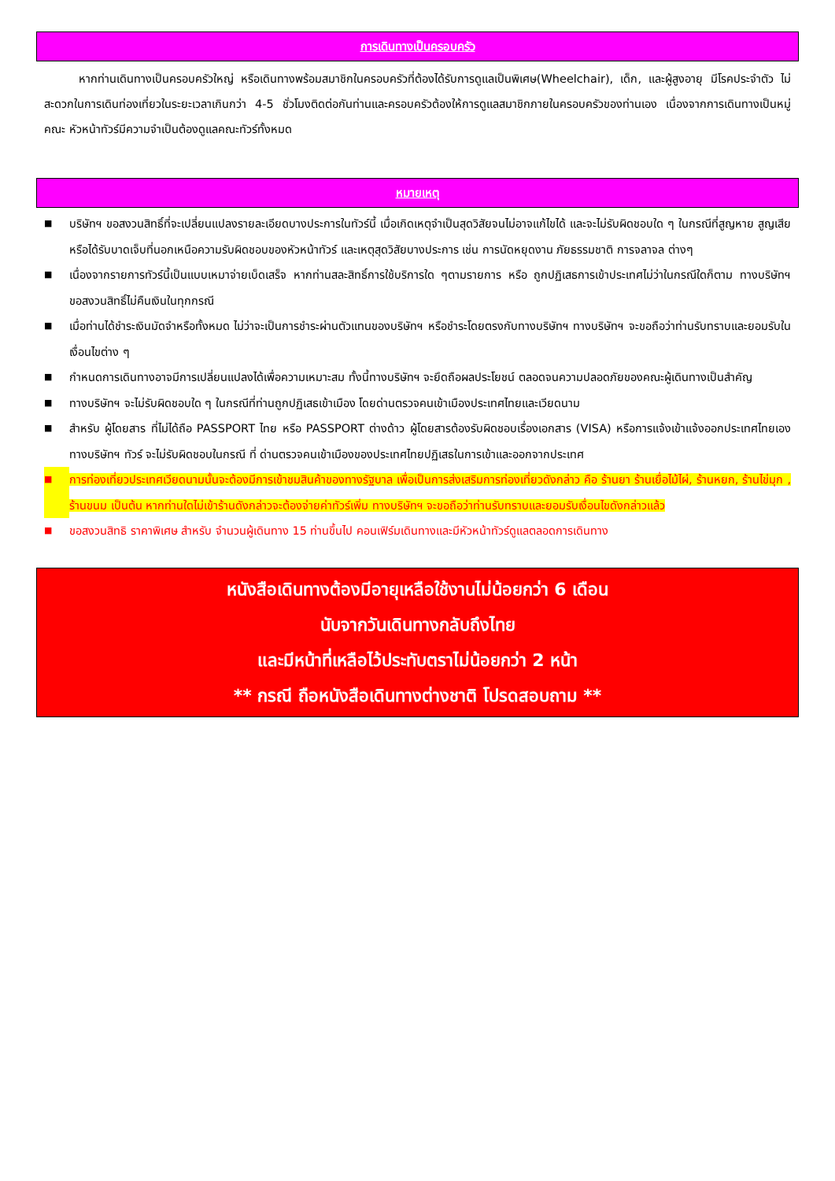การเดินทางเป็นครอบครัว
   หากท่านเดินทางเป็นครอบครัวใหญ่ หรือเดินทางพร้อมสมาชิกในครอบครัวที่ต้องได้รับการดูแลเป็นพิเศษ(Wheelchair), เด็ก, และผู้สูงอายุ มีโรคประจำตัว ไม่สะดวกในการเดินท่องเที่ยวในระยะเวลาเกินกว่า 4-5 ชั่วโมงติดต่อกันท่านและครอบครัวต้องให้การดูแลสมาชิกภายในครอบครัวของท่านเอง เนื่องจากการเดินทางเป็นหมู่คณะ หัวหน้าทัวร์มีความจำเป็นต้องดูแลคณะทัวร์ทั้งหมด
หมายเหตุ
■ บริษัทฯ ขอสงวนสิทธิ์ที่จะเปลี่ยนแปลงรายละเอียดบางประการในทัวร์นี้ เมื่อเกิดเหตุจำเป็นสุดวิสัยจนไม่อาจแก้ไขได้ และจะไม่รับผิดชอบใด ๆ ในกรณีที่สูญหาย สูญเสียหรือได้รับบาดเจ็บที่นอกเหนือความรับผิดชอบของหัวหน้าทัวร์ และเหตุสุดวิสัยบางประการ เช่น การนัดหยุดงาน ภัยธรรมชาติ การจลาจล ต่างๆ
■ เนื่องจากรายการทัวร์นี้เป็นแบบเหมาจ่ายเบ็ดเสร็จ หากท่านสละสิทธิ์การใช้บริการใด ๆตามรายการ หรือ ถูกปฏิเสธการเข้าประเทศไม่ว่าในกรณีใดก็ตาม ทางบริษัทฯ ขอสงวนสิทธิ์ไม่คืนเงินในทุกกรณี
■ เมื่อท่านได้ชำระเงินมัดจำหรือทั้งหมด ไม่ว่าจะเป็นการชำระผ่านตัวแทนของบริษัทฯ หรือชำระโดยตรงกับทางบริษัทฯ ทางบริษัทฯ จะขอถือว่าท่านรับทราบและยอมรับในเงื่อนไขต่าง ๆ
■ กำหนดการเดินทางอาจมีการเปลี่ยนแปลงได้เพื่อความเหมาะสม ทั้งนี้ทางบริษัทฯ จะยึดถือผลประโยชน์ ตลอดจนความปลอดภัยของคณะผู้เดินทางเป็นสำคัญ
■ ทางบริษัทฯ จะไม่รับผิดชอบใด ๆ ในกรณีที่ท่านถูกปฏิเสธเข้าเมือง โดยด่านตรวจคนเข้าเมืองประเทศไทยและเวียดนาม
■ สำหรับ ผู้โดยสาร ที่ไม่ได้ถือ PASSPORT ไทย หรือ PASSPORT ต่างด้าว ผู้โดยสารต้องรับผิดชอบเรื่องเอกสาร (VISA) หรือการแจ้งเข้าแจ้งออกประเทศไทยเอง ทางบริษัทฯ ทัวร์ จะไม่รับผิดชอบในกรณี ที่ ด่านตรวจคนเข้าเมืองของประเทศไทยปฏิเสธในการเข้าและออกจากประเทศ
■ การท่องเที่ยวประเทศเวียดนามนั้นจะต้องมีการเข้าชมสินค้าของทางรัฐบาล เพื่อเป็นการส่งเสริมการท่องเที่ยวดังกล่าว คือ ร้านยา ร้านเยื่อไม้ไผ่, ร้านหยก, ร้านไข่มุก , ร้านขนม เป็นต้น หากท่านใดไม่เข้าร้านดังกล่าวจะต้องจ่ายค่าทัวร์เพิ่ม ทางบริษัทฯ จะขอถือว่าท่านรับทราบและยอมรับเงื่อนไขดังกล่าวแล้ว
■ ขอสงวนสิทธิ ราคาพิเศษ สำหรับ จำนวนผู้เดินทาง 15 ท่านขึ้นไป คอนเฟิร์มเดินทางและมีหัวหน้าทัวร์ดูแลตลอดการเดินทาง
หนังสือเดินทางต้องมีอายุเหลือใช้งานไม่น้อยกว่า 6 เดือน
นับจากวันเดินทางกลับถึงไทย
และมีหน้าที่เหลือไว้ประทับตราไม่น้อยกว่า 2 หน้า
** กรณี ถือหนังสือเดินทางต่างชาติ โปรดสอบถาม **